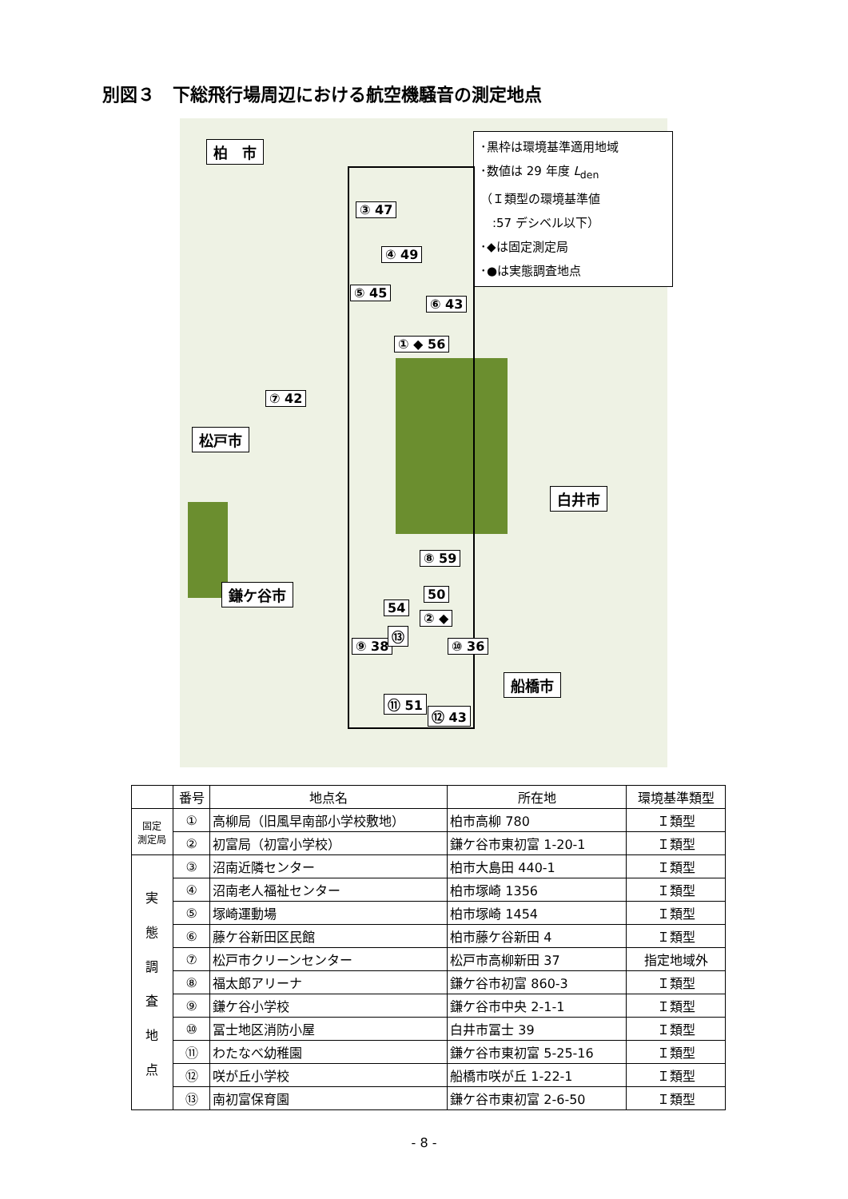別図３　下総飛行場周辺における航空機騒音の測定地点
･黒枠は環境基準適用地域
･数値は 29 年度 L<sub>den</sub>
（Ｉ類型の環境基準値
　:57 デシベル以下）
･◆は固定測定局
･●は実態調査地点
柏　市
松戸市
白井市
鎌ケ谷市
船橋市
③ 47
④ 49
⑤ 45
⑥ 43
① ◆ 56
⑦ 42
⑧ 59
50
54
⑨ 38
⑬
② ◆
⑩ 36
⑪ 51
⑫ 43
| | 番号 | 地点名 | 所在地 | 環境基準類型 |
| --- | --- | --- | --- | --- |
| 固定 測定局 | ① | 高柳局（旧風早南部小学校敷地） | 柏市高柳 780 | Ｉ類型 |
| | ② | 初富局（初富小学校） | 鎌ケ谷市東初富 1-20-1 | Ｉ類型 |
| 実 態 調 査 地 点 | ③ | 沼南近隣センター | 柏市大島田 440-1 | Ｉ類型 |
| | ④ | 沼南老人福祉センター | 柏市塚崎 1356 | Ｉ類型 |
| | ⑤ | 塚崎運動場 | 柏市塚崎 1454 | Ｉ類型 |
| | ⑥ | 藤ケ谷新田区民館 | 柏市藤ケ谷新田 4 | Ｉ類型 |
| | ⑦ | 松戸市クリーンセンター | 松戸市高柳新田 37 | 指定地域外 |
| | ⑧ | 福太郎アリーナ | 鎌ケ谷市初富 860-3 | Ｉ類型 |
| | ⑨ | 鎌ケ谷小学校 | 鎌ケ谷市中央 2-1-1 | Ｉ類型 |
| | ⑩ | 冨士地区消防小屋 | 白井市冨士 39 | Ｉ類型 |
| | ⑪ | わたなべ幼稚園 | 鎌ケ谷市東初富 5-25-16 | Ｉ類型 |
| | ⑫ | 咲が丘小学校 | 船橋市咲が丘 1-22-1 | Ｉ類型 |
| | ⑬ | 南初富保育園 | 鎌ケ谷市東初富 2-6-50 | Ｉ類型 |
- 8 -